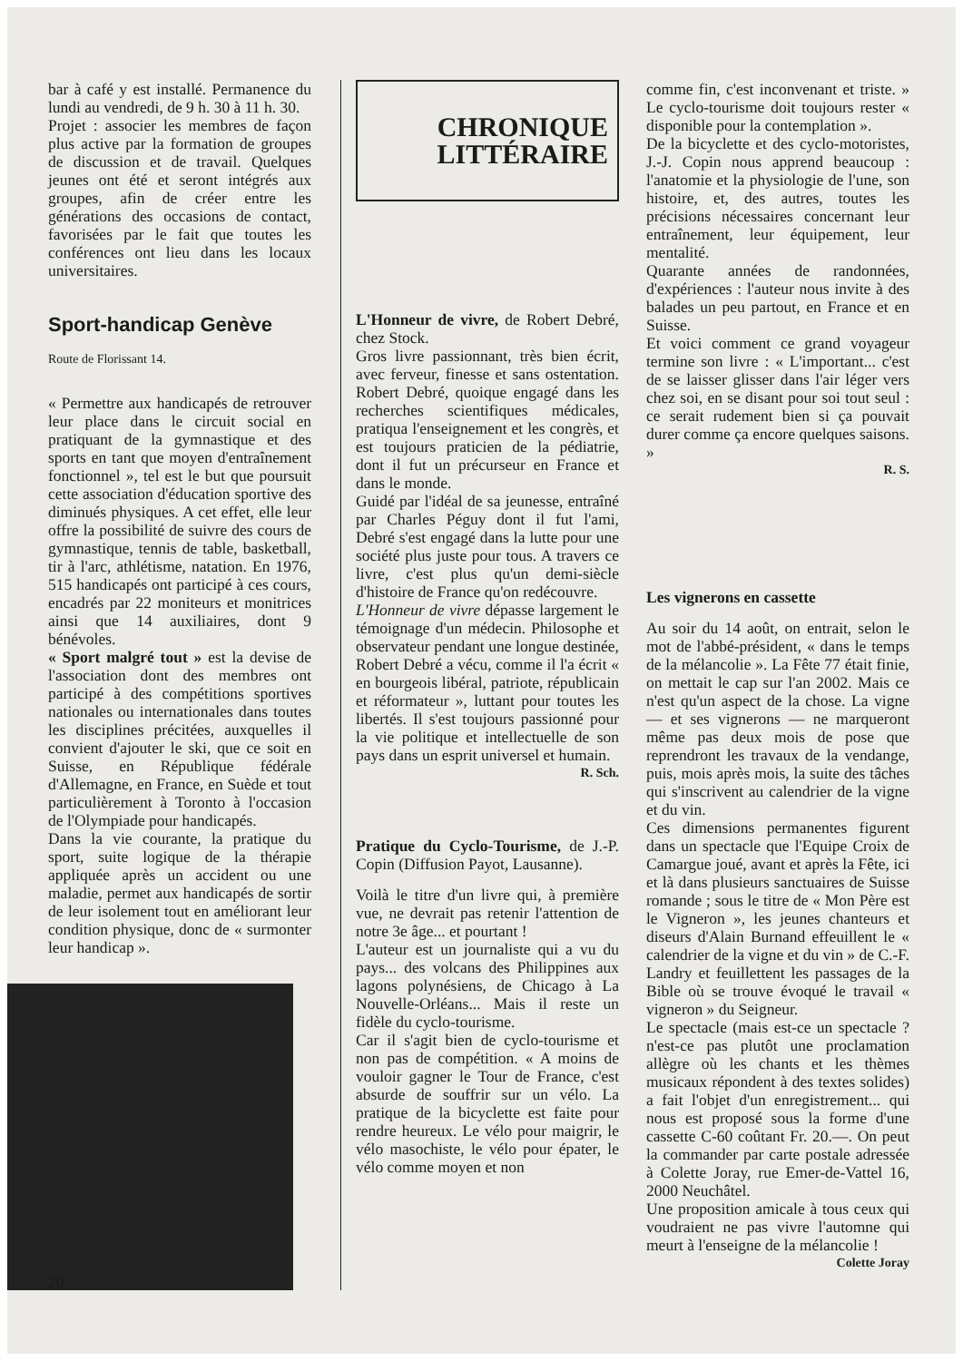bar à café y est installé. Permanence du lundi au vendredi, de 9 h. 30 à 11 h. 30.
Projet : associer les membres de façon plus active par la formation de groupes de discussion et de travail. Quelques jeunes ont été et seront intégrés aux groupes, afin de créer entre les générations des occasions de contact, favorisées par le fait que toutes les conférences ont lieu dans les locaux universitaires.
Sport-handicap Genève
Route de Florissant 14.
« Permettre aux handicapés de retrouver leur place dans le circuit social en pratiquant de la gymnastique et des sports en tant que moyen d'entraînement fonctionnel », tel est le but que poursuit cette association d'éducation sportive des diminués physiques. A cet effet, elle leur offre la possibilité de suivre des cours de gymnastique, tennis de table, basketball, tir à l'arc, athlétisme, natation. En 1976, 515 handicapés ont participé à ces cours, encadrés par 22 moniteurs et monitrices ainsi que 14 auxiliaires, dont 9 bénévoles.
« Sport malgré tout » est la devise de l'association dont des membres ont participé à des compétitions sportives nationales ou internationales dans toutes les disciplines précitées, auxquelles il convient d'ajouter le ski, que ce soit en Suisse, en République fédérale d'Allemagne, en France, en Suède et tout particulièrement à Toronto à l'occasion de l'Olympiade pour handicapés.
Dans la vie courante, la pratique du sport, suite logique de la thérapie appliquée après un accident ou une maladie, permet aux handicapés de sortir de leur isolement tout en améliorant leur condition physique, donc de « surmonter leur handicap ».
CHRONIQUE
LITTÉRAIRE
L'Honneur de vivre, de Robert Debré, chez Stock.
Gros livre passionnant, très bien écrit, avec ferveur, finesse et sans ostentation. Robert Debré, quoique engagé dans les recherches scientifiques médicales, pratiqua l'enseignement et les congrès, et est toujours praticien de la pédiatrie, dont il fut un précurseur en France et dans le monde.
Guidé par l'idéal de sa jeunesse, entraîné par Charles Péguy dont il fut l'ami, Debré s'est engagé dans la lutte pour une société plus juste pour tous. A travers ce livre, c'est plus qu'un demi-siècle d'histoire de France qu'on redécouvre.
L'Honneur de vivre dépasse largement le témoignage d'un médecin. Philosophe et observateur pendant une longue destinée, Robert Debré a vécu, comme il l'a écrit « en bourgeois libéral, patriote, républicain et réformateur », luttant pour toutes les libertés. Il s'est toujours passionné pour la vie politique et intellectuelle de son pays dans un esprit universel et humain.
R. Sch.
Pratique du Cyclo-Tourisme, de J.-P. Copin (Diffusion Payot, Lausanne).
Voilà le titre d'un livre qui, à première vue, ne devrait pas retenir l'attention de notre 3e âge... et pourtant !
L'auteur est un journaliste qui a vu du pays... des volcans des Philippines aux lagons polynésiens, de Chicago à La Nouvelle-Orléans... Mais il reste un fidèle du cyclo-tourisme.
Car il s'agit bien de cyclo-tourisme et non pas de compétition. « A moins de vouloir gagner le Tour de France, c'est absurde de souffrir sur un vélo. La pratique de la bicyclette est faite pour rendre heureux. Le vélo pour maigrir, le vélo masochiste, le vélo pour épater, le vélo comme moyen et non
comme fin, c'est inconvenant et triste. » Le cyclo-tourisme doit toujours rester « disponible pour la contemplation ».
De la bicyclette et des cyclo-motoristes, J.-J. Copin nous apprend beaucoup : l'anatomie et la physiologie de l'une, son histoire, et, des autres, toutes les précisions nécessaires concernant leur entraînement, leur équipement, leur mentalité.
Quarante années de randonnées, d'expériences : l'auteur nous invite à des balades un peu partout, en France et en Suisse.
Et voici comment ce grand voyageur termine son livre : « L'important... c'est de se laisser glisser dans l'air léger vers chez soi, en se disant pour soi tout seul : ce serait rudement bien si ça pouvait durer comme ça encore quelques saisons. »
R. S.
Les vignerons en cassette
Au soir du 14 août, on entrait, selon le mot de l'abbé-président, « dans le temps de la mélancolie ». La Fête 77 était finie, on mettait le cap sur l'an 2002. Mais ce n'est qu'un aspect de la chose. La vigne — et ses vignerons — ne marqueront même pas deux mois de pose que reprendront les travaux de la vendange, puis, mois après mois, la suite des tâches qui s'inscrivent au calendrier de la vigne et du vin.
Ces dimensions permanentes figurent dans un spectacle que l'Equipe Croix de Camargue joué, avant et après la Fête, ici et là dans plusieurs sanctuaires de Suisse romande ; sous le titre de « Mon Père est le Vigneron », les jeunes chanteurs et diseurs d'Alain Burnand effeuillent le « calendrier de la vigne et du vin » de C.-F. Landry et feuillettent les passages de la Bible où se trouve évoqué le travail « vigneron » du Seigneur.
Le spectacle (mais est-ce un spectacle ? n'est-ce pas plutôt une proclamation allègre où les chants et les thèmes musicaux répondent à des textes solides) a fait l'objet d'un enregistrement... qui nous est proposé sous la forme d'une cassette C-60 coûtant Fr. 20.—. On peut la commander par carte postale adressée à Colette Joray, rue Emer-de-Vattel 16, 2000 Neuchâtel.
Une proposition amicale à tous ceux qui voudraient ne pas vivre l'automne qui meurt à l'enseigne de la mélancolie !
Colette Joray
20